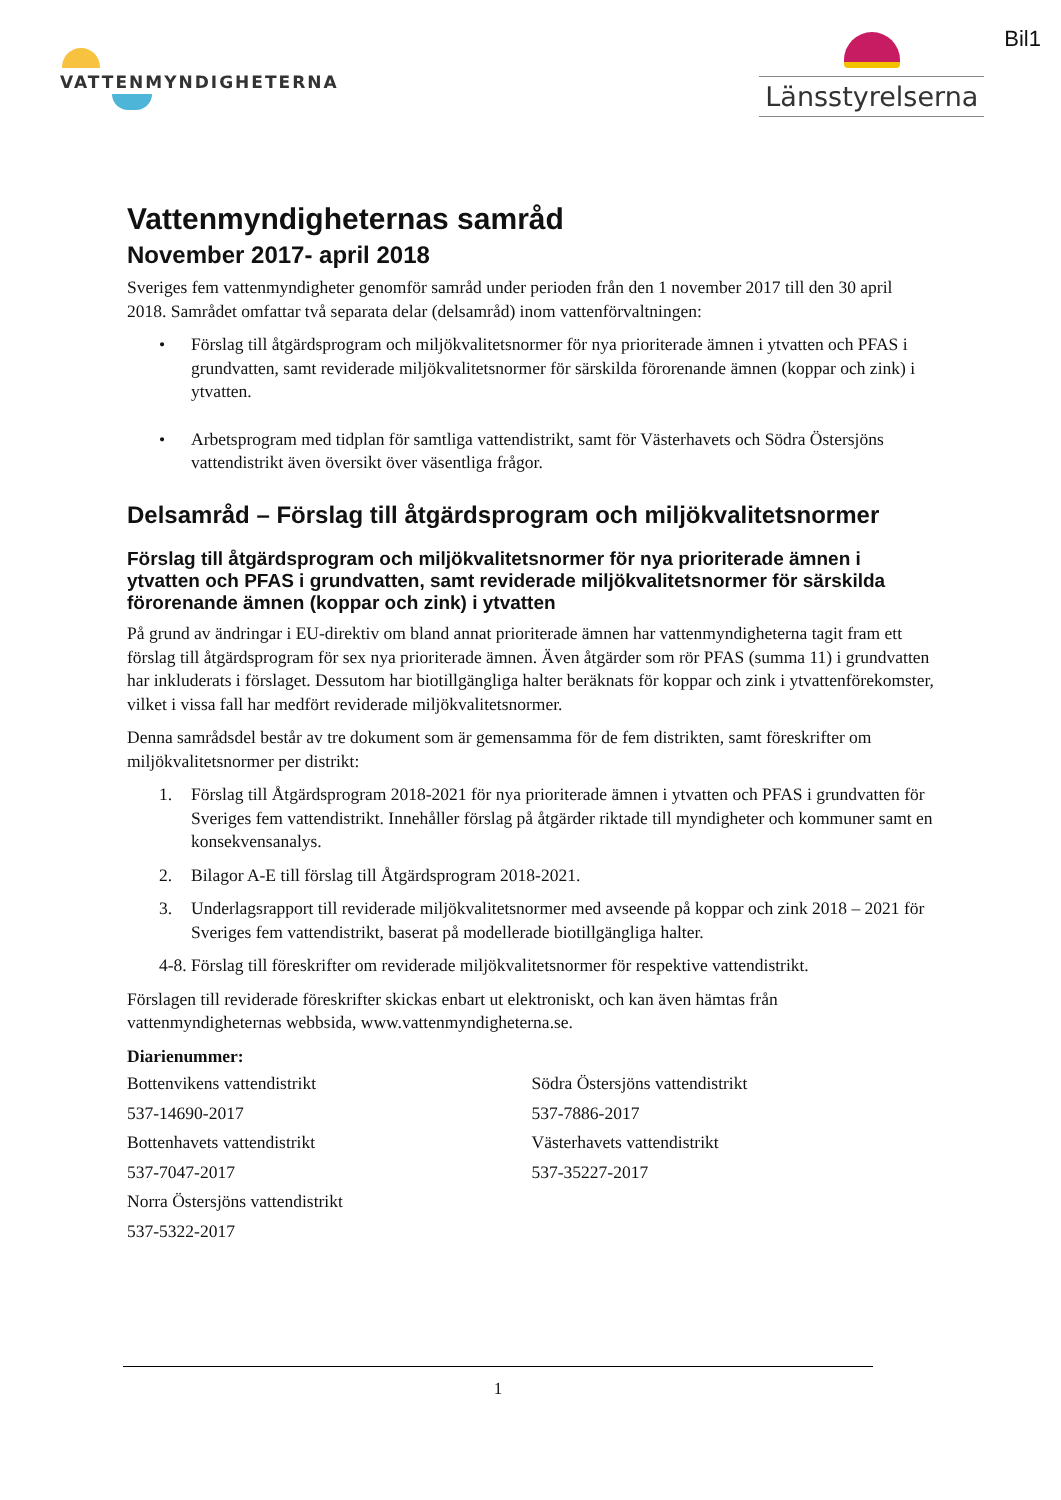VATTENMYNDIGHETERNA
Länsstyrelserna
Bil1
Vattenmyndigheternas samråd
November 2017- april 2018
Sveriges fem vattenmyndigheter genomför samråd under perioden från den 1 november 2017 till den 30 april 2018. Samrådet omfattar två separata delar (delsamråd) inom vattenförvaltningen:
• Förslag till åtgärdsprogram och miljökvalitetsnormer för nya prioriterade ämnen i ytvatten och PFAS i grundvatten, samt reviderade miljökvalitetsnormer för särskilda förorenande ämnen (koppar och zink) i ytvatten.
• Arbetsprogram med tidplan för samtliga vattendistrikt, samt för Västerhavets och Södra Östersjöns vattendistrikt även översikt över väsentliga frågor.
Delsamråd – Förslag till åtgärdsprogram och miljökvalitetsnormer
Förslag till åtgärdsprogram och miljökvalitetsnormer för nya prioriterade ämnen i ytvatten och PFAS i grundvatten, samt reviderade miljökvalitetsnormer för särskilda förorenande ämnen (koppar och zink) i ytvatten
På grund av ändringar i EU-direktiv om bland annat prioriterade ämnen har vattenmyndigheterna tagit fram ett förslag till åtgärdsprogram för sex nya prioriterade ämnen. Även åtgärder som rör PFAS (summa 11) i grundvatten har inkluderats i förslaget. Dessutom har biotillgängliga halter beräknats för koppar och zink i ytvattenförekomster, vilket i vissa fall har medfört reviderade miljökvalitetsnormer.
Denna samrådsdel består av tre dokument som är gemensamma för de fem distrikten, samt föreskrifter om miljökvalitetsnormer per distrikt:
1. Förslag till Åtgärdsprogram 2018-2021 för nya prioriterade ämnen i ytvatten och PFAS i grundvatten för Sveriges fem vattendistrikt. Innehåller förslag på åtgärder riktade till myndigheter och kommuner samt en konsekvensanalys.
2. Bilagor A-E till förslag till Åtgärdsprogram 2018-2021.
3. Underlagsrapport till reviderade miljökvalitetsnormer med avseende på koppar och zink 2018 – 2021 för Sveriges fem vattendistrikt, baserat på modellerade biotillgängliga halter.
4-8. Förslag till föreskrifter om reviderade miljökvalitetsnormer för respektive vattendistrikt.
Förslagen till reviderade föreskrifter skickas enbart ut elektroniskt, och kan även hämtas från vattenmyndigheternas webbsida, www.vattenmyndigheterna.se.
Diarienummer:
Bottenvikens vattendistrikt
537-14690-2017
Bottenhavets vattendistrikt
537-7047-2017
Norra Östersjöns vattendistrikt
537-5322-2017
Södra Östersjöns vattendistrikt
537-7886-2017
Västerhavets vattendistrikt
537-35227-2017
1